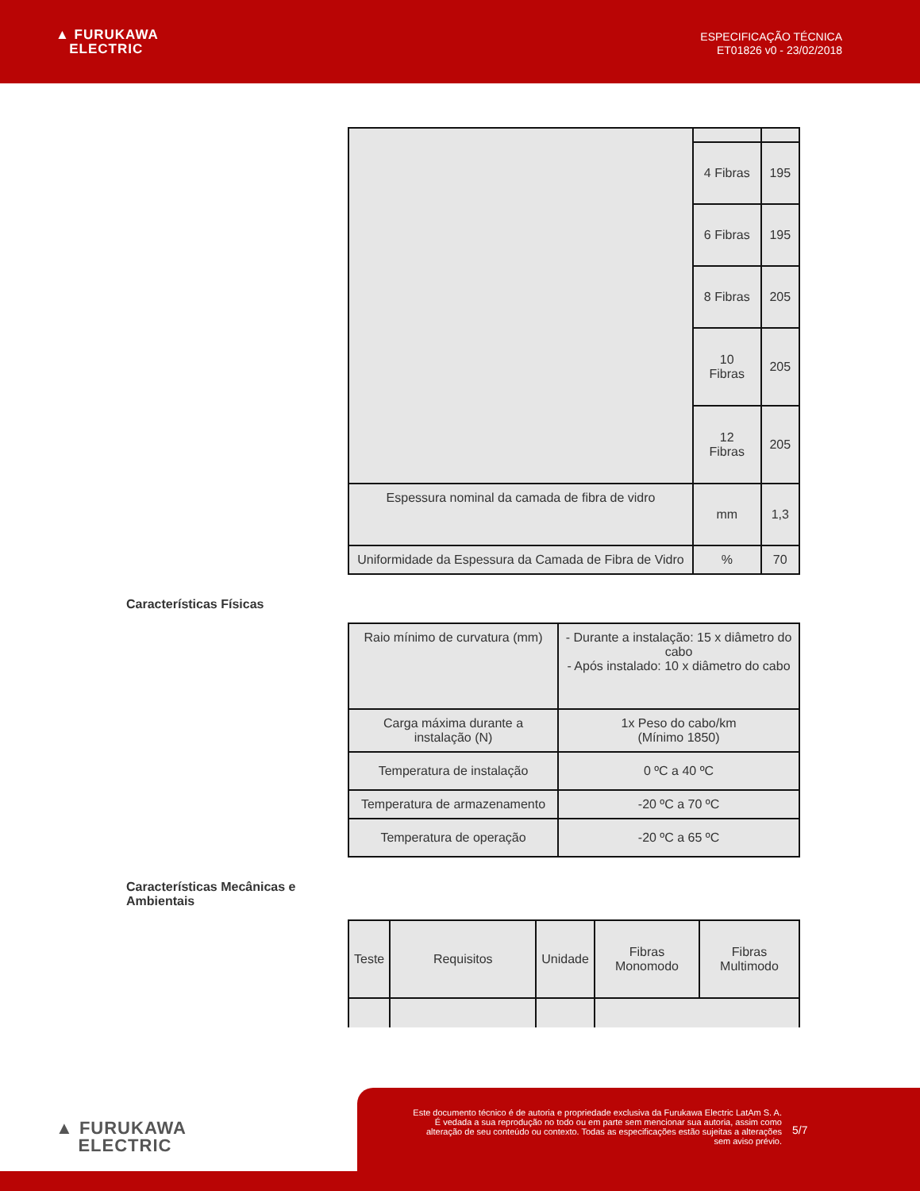▲ FURUKAWA
ELECTRIC
ESPECIFICAÇÃO TÉCNICA
ET01826 v0 - 23/02/2018
| | 4 Fibras | 195 |
| | 6 Fibras | 195 |
| | 8 Fibras | 205 |
| | 10 Fibras | 205 |
| | 12 Fibras | 205 |
| Espessura nominal da camada de fibra de vidro | mm | 1,3 |
| Uniformidade da Espessura da Camada de Fibra de Vidro | % | 70 |
Características Físicas
| Raio mínimo de curvatura (mm) | - Durante a instalação: 15 x diâmetro do cabo - Após instalado: 10 x diâmetro do cabo |
| Carga máxima durante a instalação (N) | 1x Peso do cabo/km (Mínimo 1850) |
| Temperatura de instalação | 0 ºC a 40 ºC |
| Temperatura de armazenamento | -20 ºC a 70 ºC |
| Temperatura de operação | -20 ºC a 65 ºC |
Características Mecânicas e Ambientais
| Teste | Requisitos | Unidade | Fibras Monomodo | Fibras Multimodo |
▲ FURUKAWA
ELECTRIC
Este documento técnico é de autoria e propriedade exclusiva da Furukawa Electric LatAm S. A. É vedada a sua reprodução no todo ou em parte sem mencionar sua autoria, assim como alteração de seu conteúdo ou contexto. Todas as especificações estão sujeitas a alterações sem aviso prévio.
5/7